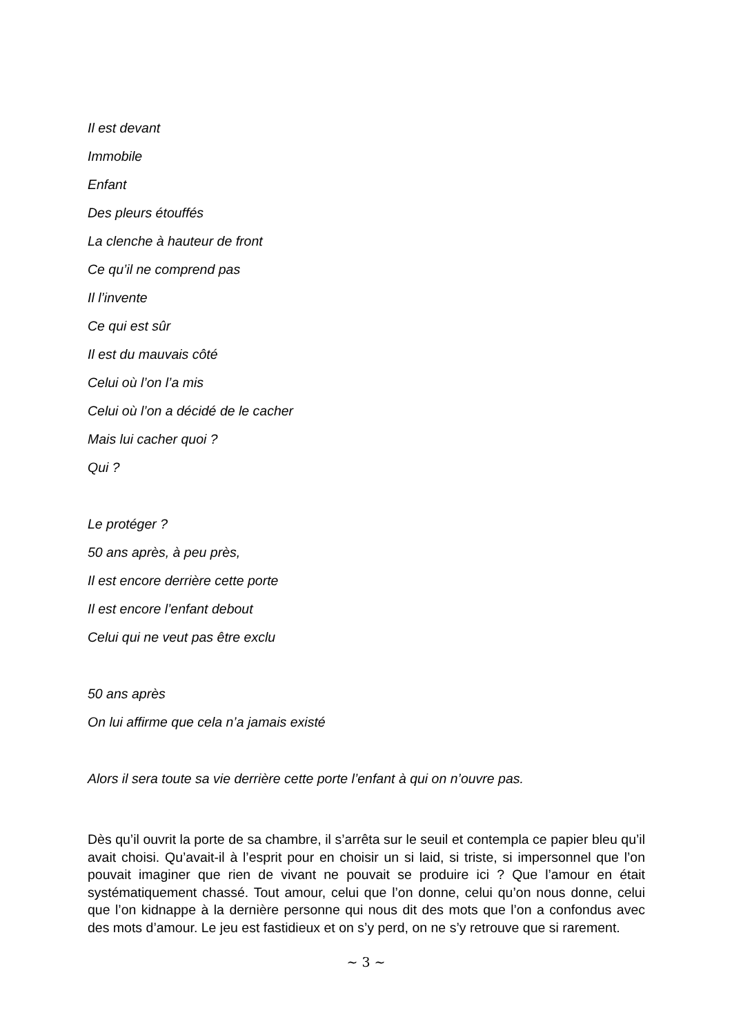Il est devant
Immobile
Enfant
Des pleurs étouffés
La clenche à hauteur de front
Ce qu’il ne comprend pas
Il l’invente
Ce qui est sûr
Il est du mauvais côté
Celui où l’on l’a mis
Celui où l’on a décidé de le cacher
Mais lui cacher quoi ?
Qui ?
Le protéger ?
50 ans après, à peu près,
Il est encore derrière cette porte
Il est encore l’enfant debout
Celui qui ne veut pas être exclu
50 ans après
On lui affirme que cela n’a jamais existé
Alors il sera toute sa vie derrière cette porte l’enfant à qui on n’ouvre pas.
Dès qu’il ouvrit la porte de sa chambre, il s’arrêta sur le seuil et contempla ce papier bleu qu’il avait choisi. Qu’avait-il à l’esprit pour en choisir un si laid, si triste, si impersonnel que l’on pouvait imaginer que rien de vivant ne pouvait se produire ici ? Que l’amour en était systématiquement chassé. Tout amour, celui que l’on donne, celui qu’on nous donne, celui que l’on kidnappe à la dernière personne qui nous dit des mots que l’on a confondus avec des mots d’amour. Le jeu est fastidieux et on s’y perd, on ne s’y retrouve que si rarement.
~ 3 ~